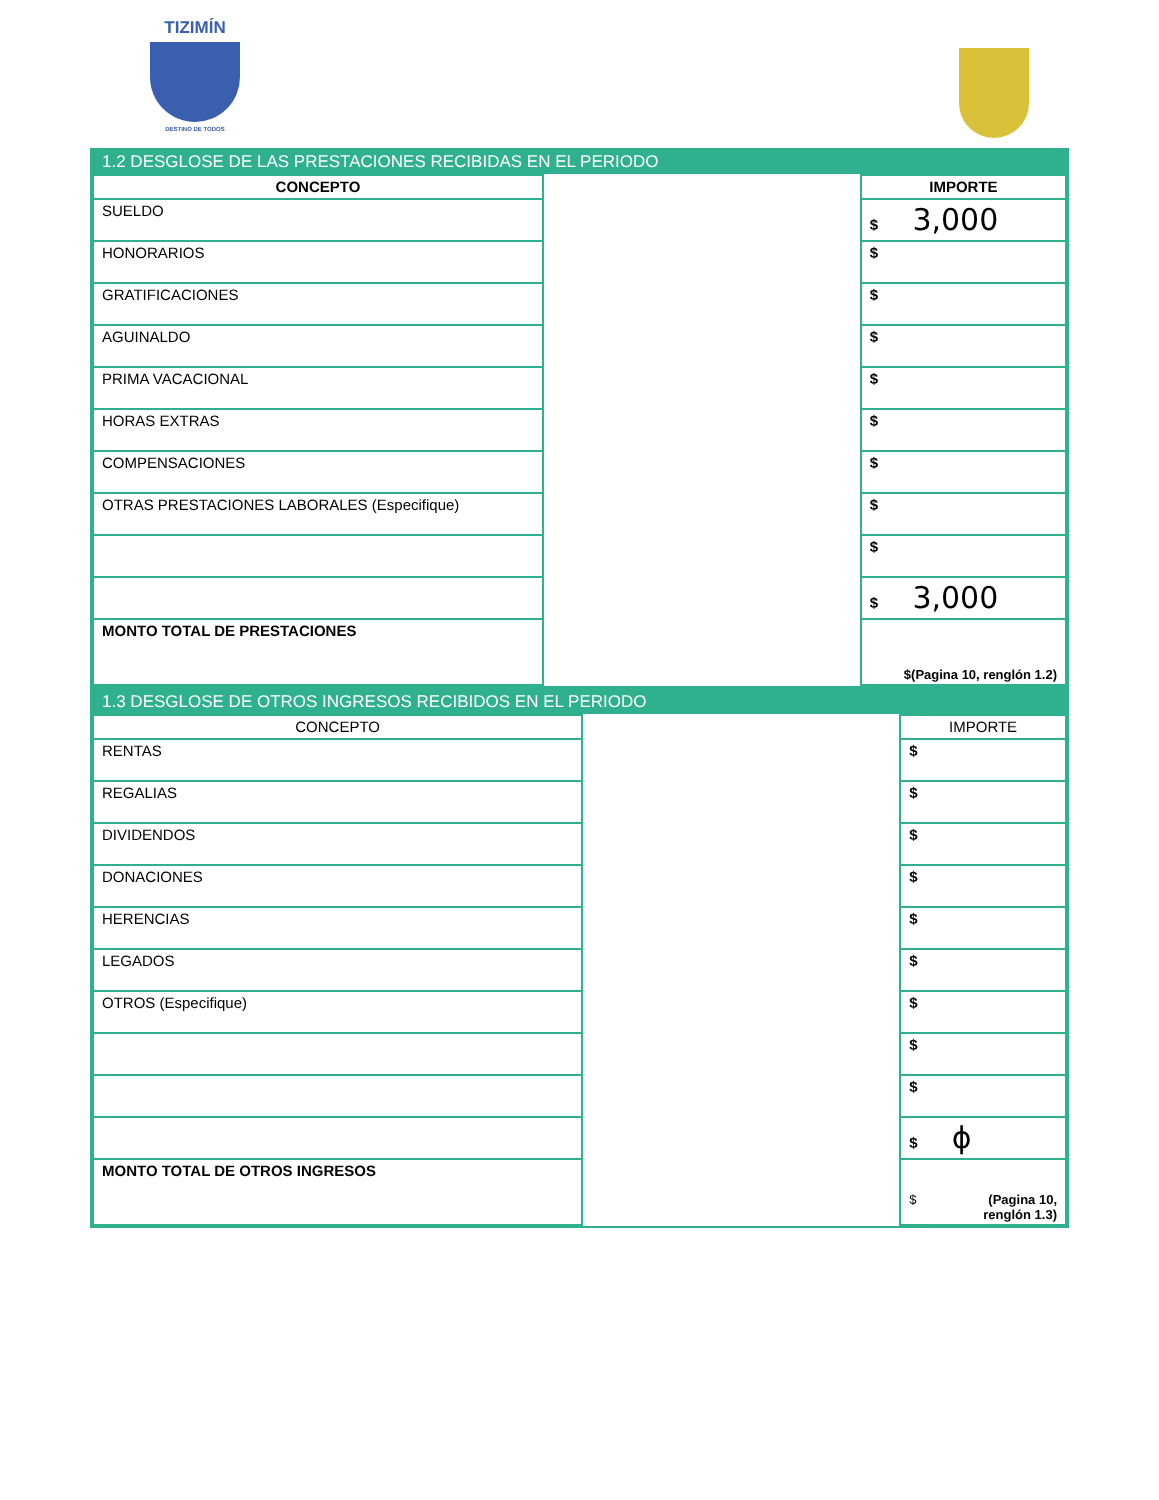TIZIMÍN
DESTINO DE TODOS
1.2 DESGLOSE DE LAS PRESTACIONES RECIBIDAS EN EL PERIODO
| CONCEPTO | | IMPORTE |
| SUELDO | | $ 3,000 |
| HONORARIOS | | $ |
| GRATIFICACIONES | | $ |
| AGUINALDO | | $ |
| PRIMA VACACIONAL | | $ |
| HORAS EXTRAS | | $ |
| COMPENSACIONES | | $ |
| OTRAS PRESTACIONES LABORALES (Especifique) | | $ |
| | | $ |
| | | $ 3,000 |
| MONTO TOTAL DE PRESTACIONES | | $(Pagina 10, renglón 1.2) |
1.3 DESGLOSE DE OTROS INGRESOS RECIBIDOS EN EL PERIODO
| CONCEPTO | | IMPORTE |
| RENTAS | | $ |
| REGALIAS | | $ |
| DIVIDENDOS | | $ |
| DONACIONES | | $ |
| HERENCIAS | | $ |
| LEGADOS | | $ |
| OTROS (Especifique) | | $ |
| | | $ |
| | | $ |
| | | $ ϕ |
| MONTO TOTAL DE OTROS INGRESOS | | $ (Pagina 10, renglón 1.3) |